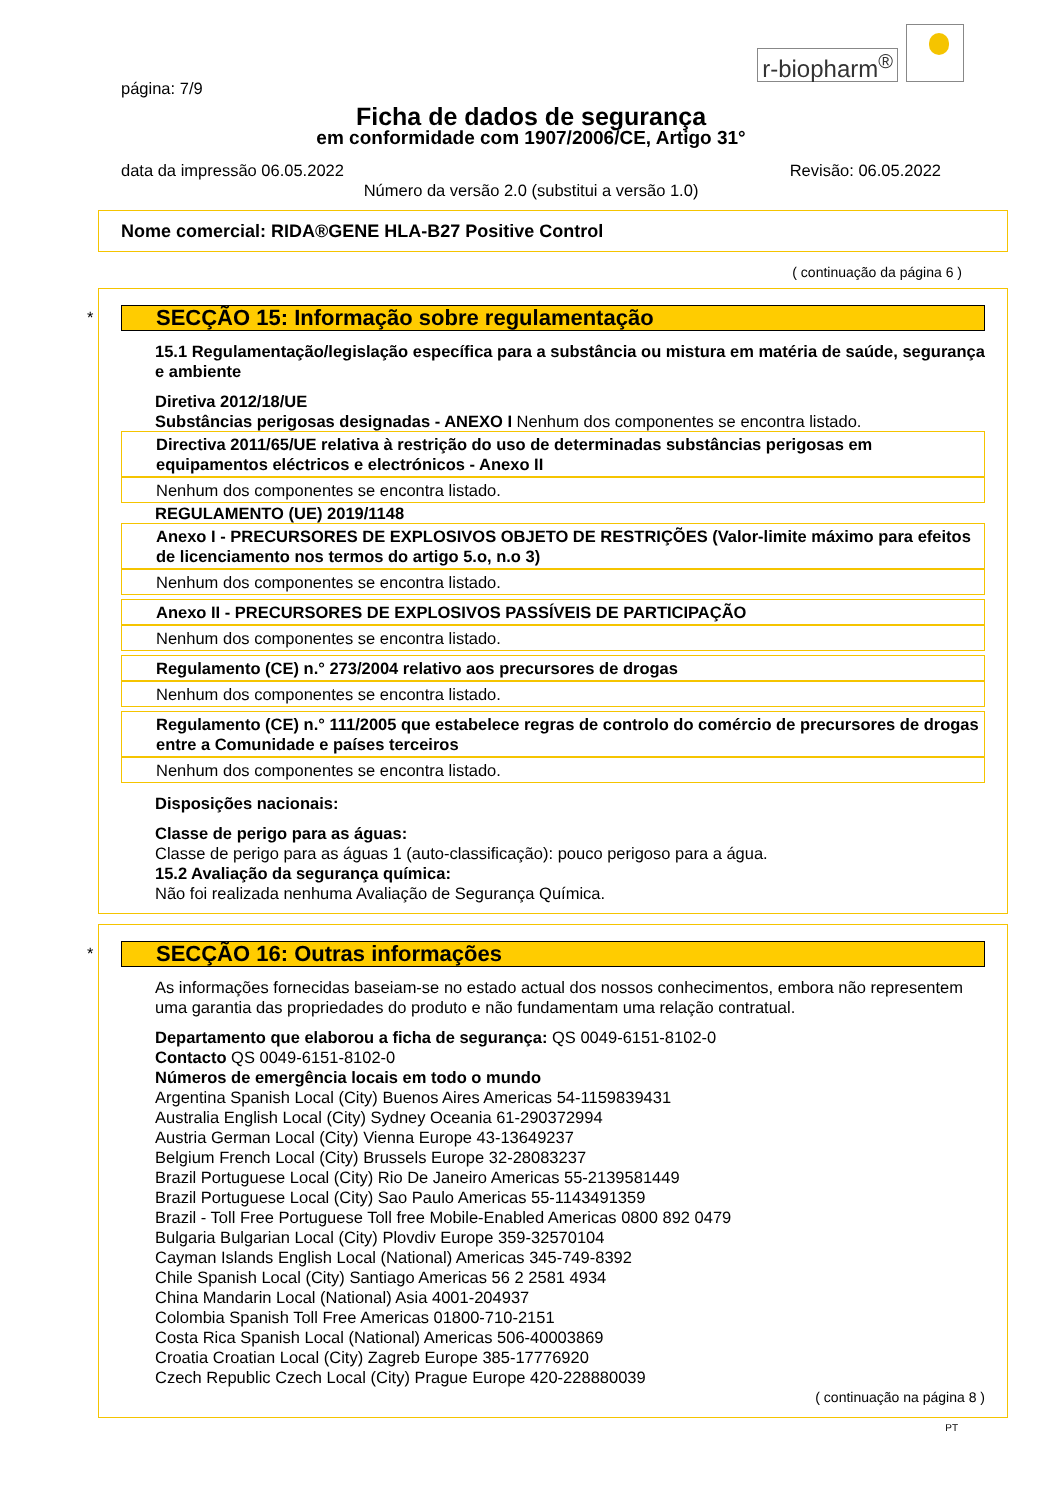r-biopharm<sup>®</sup>
página: 7/9
Ficha de dados de segurança
em conformidade com 1907/2006/CE, Artigo 31°
data da impressão 06.05.2022 Revisão: 06.05.2022
Número da versão 2.0 (substitui a versão 1.0)
Nome comercial: RIDA®GENE HLA-B27 Positive Control
( continuação da página 6 )
*
SECÇÃO 15: Informação sobre regulamentação
15.1 Regulamentação/legislação específica para a substância ou mistura em matéria de saúde, segurança e ambiente
Diretiva 2012/18/UE
Substâncias perigosas designadas - ANEXO I Nenhum dos componentes se encontra listado.
Directiva 2011/65/UE relativa à restrição do uso de determinadas substâncias perigosas em equipamentos eléctricos e electrónicos - Anexo II
Nenhum dos componentes se encontra listado.
REGULAMENTO (UE) 2019/1148
Anexo I - PRECURSORES DE EXPLOSIVOS OBJETO DE RESTRIÇÕES (Valor-limite máximo para efeitos de licenciamento nos termos do artigo 5.o, n.o 3)
Nenhum dos componentes se encontra listado.
Anexo II - PRECURSORES DE EXPLOSIVOS PASSÍVEIS DE PARTICIPAÇÃO
Nenhum dos componentes se encontra listado.
Regulamento (CE) n.° 273/2004 relativo aos precursores de drogas
Nenhum dos componentes se encontra listado.
Regulamento (CE) n.° 111/2005 que estabelece regras de controlo do comércio de precursores de drogas entre a Comunidade e países terceiros
Nenhum dos componentes se encontra listado.
Disposições nacionais:
Classe de perigo para as águas:
Classe de perigo para as águas 1 (auto-classificação): pouco perigoso para a água.
15.2 Avaliação da segurança química:
Não foi realizada nenhuma Avaliação de Segurança Química.
*
SECÇÃO 16: Outras informações
As informações fornecidas baseiam-se no estado actual dos nossos conhecimentos, embora não representem uma garantia das propriedades do produto e não fundamentam uma relação contratual.
Departamento que elaborou a ficha de segurança: QS 0049-6151-8102-0
Contacto QS 0049-6151-8102-0
Números de emergência locais em todo o mundo
Argentina Spanish Local (City) Buenos Aires Americas 54-1159839431
Australia English Local (City) Sydney Oceania 61-290372994
Austria German Local (City) Vienna Europe 43-13649237
Belgium French Local (City) Brussels Europe 32-28083237
Brazil Portuguese Local (City) Rio De Janeiro Americas 55-2139581449
Brazil Portuguese Local (City) Sao Paulo Americas 55-1143491359
Brazil - Toll Free Portuguese Toll free Mobile-Enabled Americas 0800 892 0479
Bulgaria Bulgarian Local (City) Plovdiv Europe 359-32570104
Cayman Islands English Local (National) Americas 345-749-8392
Chile Spanish Local (City) Santiago Americas 56 2 2581 4934
China Mandarin Local (National) Asia 4001-204937
Colombia Spanish Toll Free Americas 01800-710-2151
Costa Rica Spanish Local (National) Americas 506-40003869
Croatia Croatian Local (City) Zagreb Europe 385-17776920
Czech Republic Czech Local (City) Prague Europe 420-228880039
( continuação na página 8 )
PT